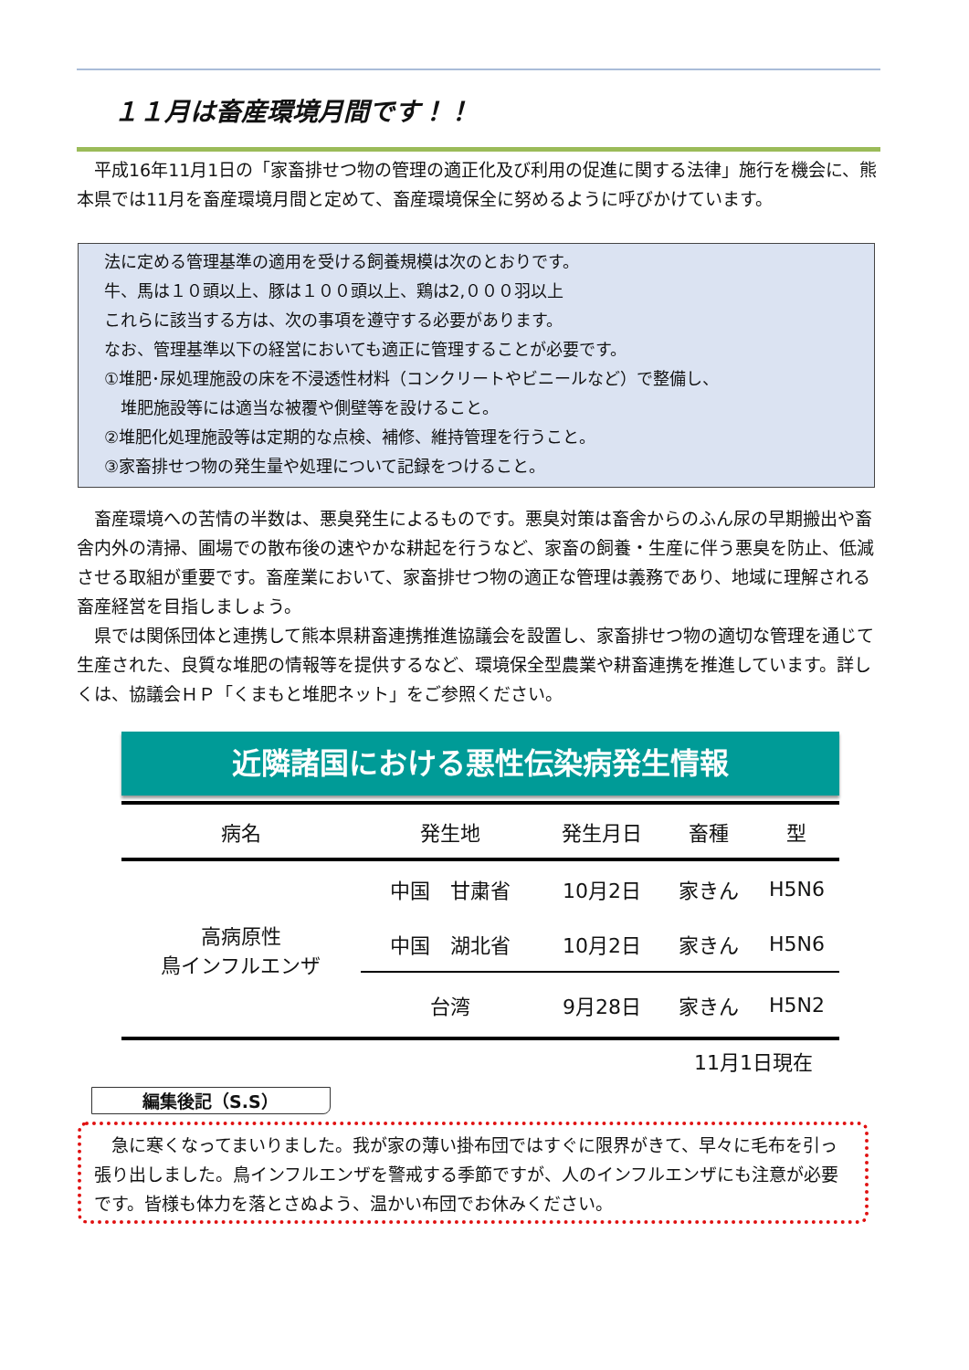１１月は畜産環境月間です！！
　平成16年11月1日の「家畜排せつ物の管理の適正化及び利用の促進に関する法律」施行を機会に、熊本県では11月を畜産環境月間と定めて、畜産環境保全に努めるように呼びかけています。
法に定める管理基準の適用を受ける飼養規模は次のとおりです。
牛、馬は１０頭以上、豚は１００頭以上、鶏は2,０００羽以上
これらに該当する方は、次の事項を遵守する必要があります。
なお、管理基準以下の経営においても適正に管理することが必要です。
①堆肥･尿処理施設の床を不浸透性材料（コンクリートやビニールなど）で整備し、
　堆肥施設等には適当な被覆や側壁等を設けること。
②堆肥化処理施設等は定期的な点検、補修、維持管理を行うこと。
③家畜排せつ物の発生量や処理について記録をつけること。
畜産環境への苦情の半数は、悪臭発生によるものです。悪臭対策は畜舎からのふん尿の早期搬出や畜舎内外の清掃、圃場での散布後の速やかな耕起を行うなど、家畜の飼養・生産に伴う悪臭を防止、低減させる取組が重要です。畜産業において、家畜排せつ物の適正な管理は義務であり、地域に理解される畜産経営を目指しましょう。
県では関係団体と連携して熊本県耕畜連携推進協議会を設置し、家畜排せつ物の適切な管理を通じて生産された、良質な堆肥の情報等を提供するなど、環境保全型農業や耕畜連携を推進しています。詳しくは、協議会ＨＰ「くまもと堆肥ネット」をご参照ください。
近隣諸国における悪性伝染病発生情報
| 病名 | 発生地 | 発生月日 | 畜種 | 型 |
| --- | --- | --- | --- | --- |
| 高病原性 鳥インフルエンザ | 中国 甘粛省 | 10月2日 | 家きん | H5N6 |
| | 中国 湖北省 | 10月2日 | 家きん | H5N6 |
| | 台湾 | 9月28日 | 家きん | H5N2 |
11月1日現在
編集後記（S.S）
　急に寒くなってまいりました。我が家の薄い掛布団ではすぐに限界がきて、早々に毛布を引っ張り出しました。鳥インフルエンザを警戒する季節ですが、人のインフルエンザにも注意が必要です。皆様も体力を落とさぬよう、温かい布団でお休みください。